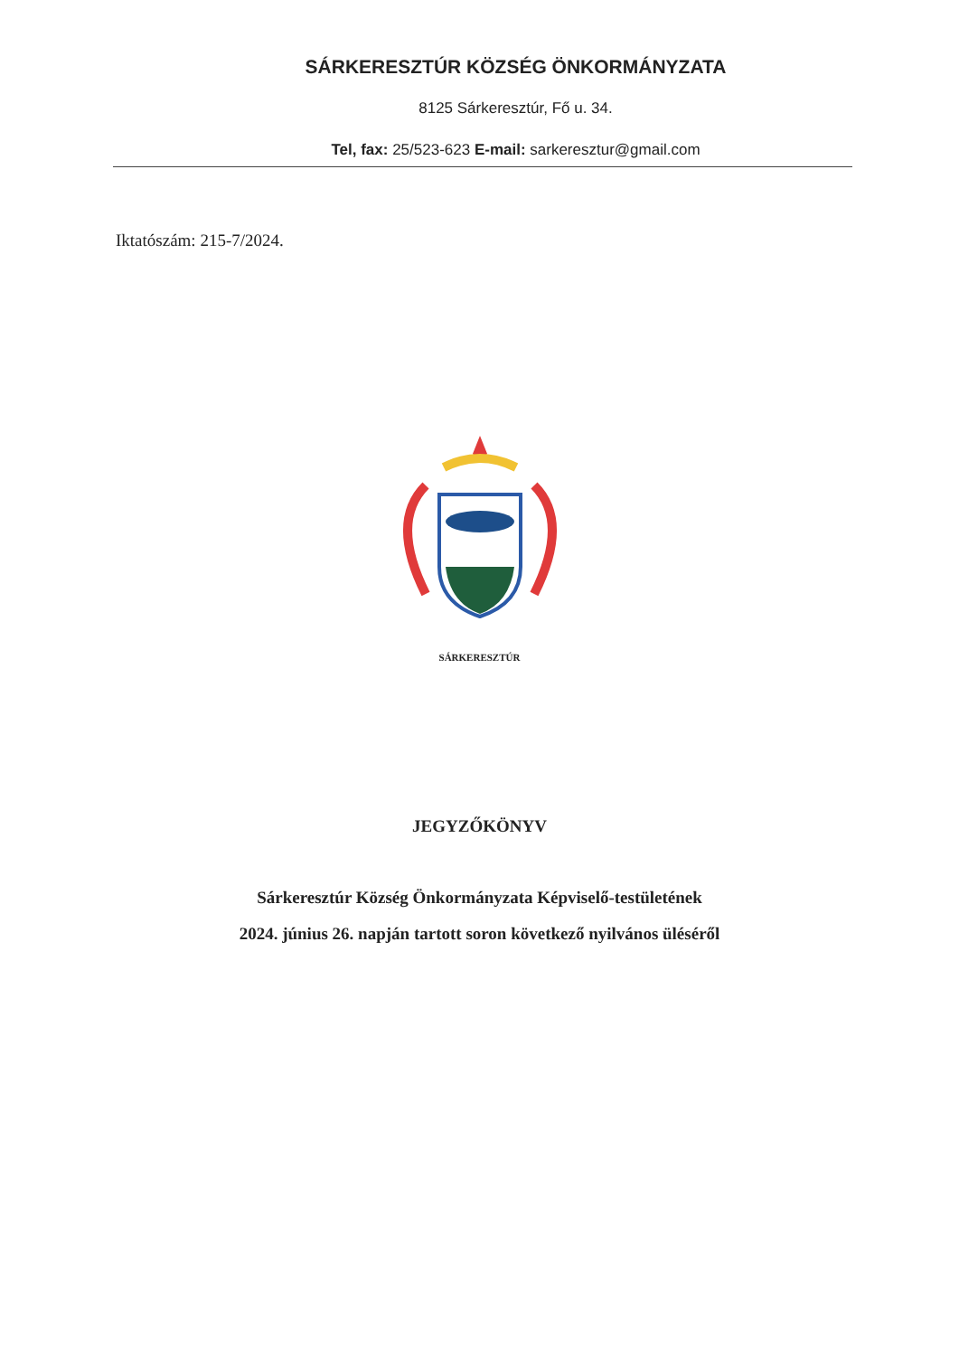SÁRKERESZTÚR KÖZSÉG ÖNKORMÁNYZATA
8125 Sárkeresztúr, Fő u. 34.
Tel, fax: 25/523-623 E-mail: sarkeresztur@gmail.com
Iktatószám: 215-7/2024.
SÁRKERESZTÚR
JEGYZŐKÖNYV
Sárkeresztúr Község Önkormányzata Képviselő-testületének
2024. június 26. napján tartott soron következő nyilvános üléséről